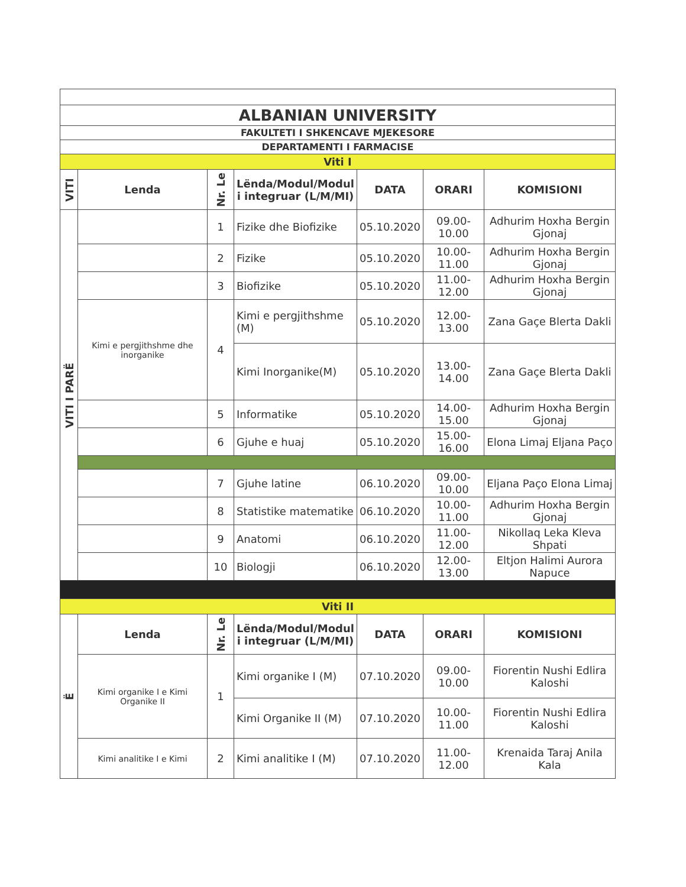| ALBANIAN UNIVERSITY | | | | | | |
| FAKULTETI I SHKENCAVE MJEKESORE | | | | | | |
| DEPARTAMENTI I FARMACISE | | | | | | |
| Viti I | | | | | | |
| VITI | Lenda | Nr. Le | Lënda/Modul/Modul i integruar (L/M/MI) | DATA | ORARI | KOMISIONI |
| VITI I PARË | | 1 | Fizike dhe Biofizike | 05.10.2020 | 09.00-10.00 | Adhurim Hoxha Bergin Gjonaj |
| | | 2 | Fizike | 05.10.2020 | 10.00-11.00 | Adhurim Hoxha Bergin Gjonaj |
| | | 3 | Biofizike | 05.10.2020 | 11.00-12.00 | Adhurim Hoxha Bergin Gjonaj |
| | Kimi e pergjithshme dhe inorganike | 4 | Kimi e pergjithshme (M) | 05.10.2020 | 12.00-13.00 | Zana Gaçe Blerta Dakli |
| | | | Kimi Inorganike(M) | 05.10.2020 | 13.00-14.00 | Zana Gaçe Blerta Dakli |
| | | 5 | Informatike | 05.10.2020 | 14.00-15.00 | Adhurim Hoxha Bergin Gjonaj |
| | | 6 | Gjuhe e huaj | 05.10.2020 | 15.00-16.00 | Elona Limaj Eljana Paço |
| | | 7 | Gjuhe latine | 06.10.2020 | 09.00-10.00 | Eljana Paço Elona Limaj |
| | | 8 | Statistike matematike | 06.10.2020 | 10.00-11.00 | Adhurim Hoxha Bergin Gjonaj |
| | | 9 | Anatomi | 06.10.2020 | 11.00-12.00 | Nikollaq Leka Kleva Shpati |
| | | 10 | Biologji | 06.10.2020 | 12.00-13.00 | Eltjon Halimi Aurora Napuce |
| Viti II | | | | | | |
| Ë | Lenda | Nr. Le | Lënda/Modul/Modul i integruar (L/M/MI) | DATA | ORARI | KOMISIONI |
| | Kimi organike I e Kimi Organike II | 1 | Kimi organike I (M) | 07.10.2020 | 09.00-10.00 | Fiorentin Nushi Edlira Kaloshi |
| | | | Kimi Organike II (M) | 07.10.2020 | 10.00-11.00 | Fiorentin Nushi Edlira Kaloshi |
| | Kimi analitike I e Kimi | 2 | Kimi analitike I (M) | 07.10.2020 | 11.00-12.00 | Krenaida Taraj Anila Kala |